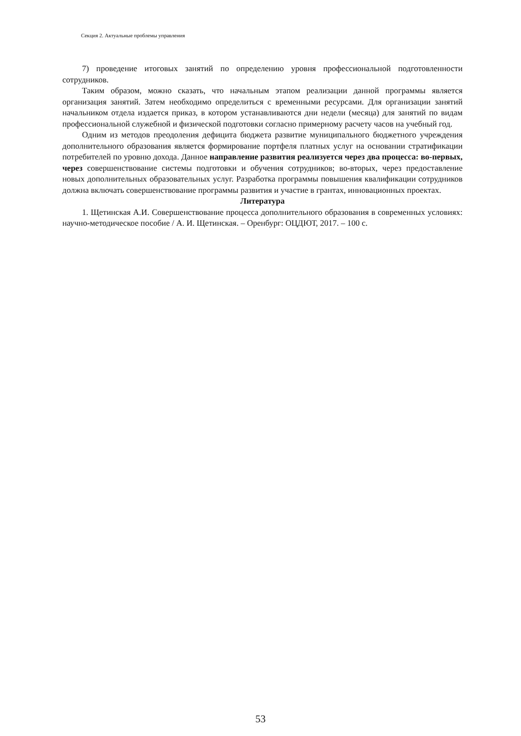Секция 2. Актуальные проблемы управления
7) проведение итоговых занятий по определению уровня профессиональной подготовленности сотрудников.
Таким образом, можно сказать, что начальным этапом реализации данной программы является организация занятий. Затем необходимо определиться с временными ресурсами. Для организации занятий начальником отдела издается приказ, в котором устанавливаются дни недели (месяца) для занятий по видам профессиональной служебной и физической подготовки согласно примерному расчету часов на учебный год.
Одним из методов преодоления дефицита бюджета развитие муниципального бюджетного учреждения дополнительного образования является формирование портфеля платных услуг на основании стратификации потребителей по уровню дохода. Данное направление развития реализуется через два процесса: во-первых, через совершенствование системы подготовки и обучения сотрудников; во-вторых, через предоставление новых дополнительных образовательных услуг. Разработка программы повышения квалификации сотрудников должна включать совершенствование программы развития и участие в грантах, инновационных проектах.
Литература
1. Щетинская А.И. Совершенствование процесса дополнительного образования в современных условиях: научно-методическое пособие / А. И. Щетинская. – Оренбург: ОЦДЮТ, 2017. – 100 с.
53